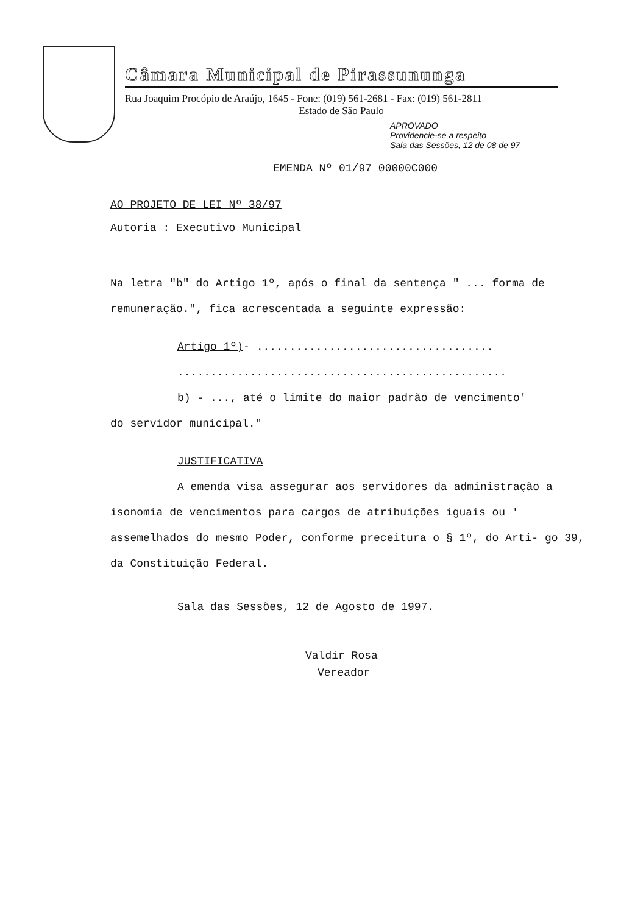Câmara Municipal de Pirassununga
Rua Joaquim Procópio de Araújo, 1645 - Fone: (019) 561-2681 - Fax: (019) 561-2811
Estado de São Paulo
APROVADO
Providencie-se a respeito
Sala das Sessões, 12 de 08 de 97
EMENDA Nº 01/97 00000C000
AO PROJETO DE LEI Nº 38/97
Autoria : Executivo Municipal
Na letra "b" do Artigo 1º, após o final da sentença " ... forma de remuneração.", fica acrescentada a seguinte expressão:
Artigo 1º)- ....................................
..................................................
b) - ..., até o limite do maior padrão de vencimento'
do servidor municipal."
JUSTIFICATIVA
A emenda visa assegurar aos servidores da administração a isonomia de vencimentos para cargos de atribuições iguais ou ' assemelhados do mesmo Poder, conforme preceitura o § 1º, do Arti- go 39, da Constituição Federal.
Sala das Sessões, 12 de Agosto de 1997.
Valdir Rosa
Vereador